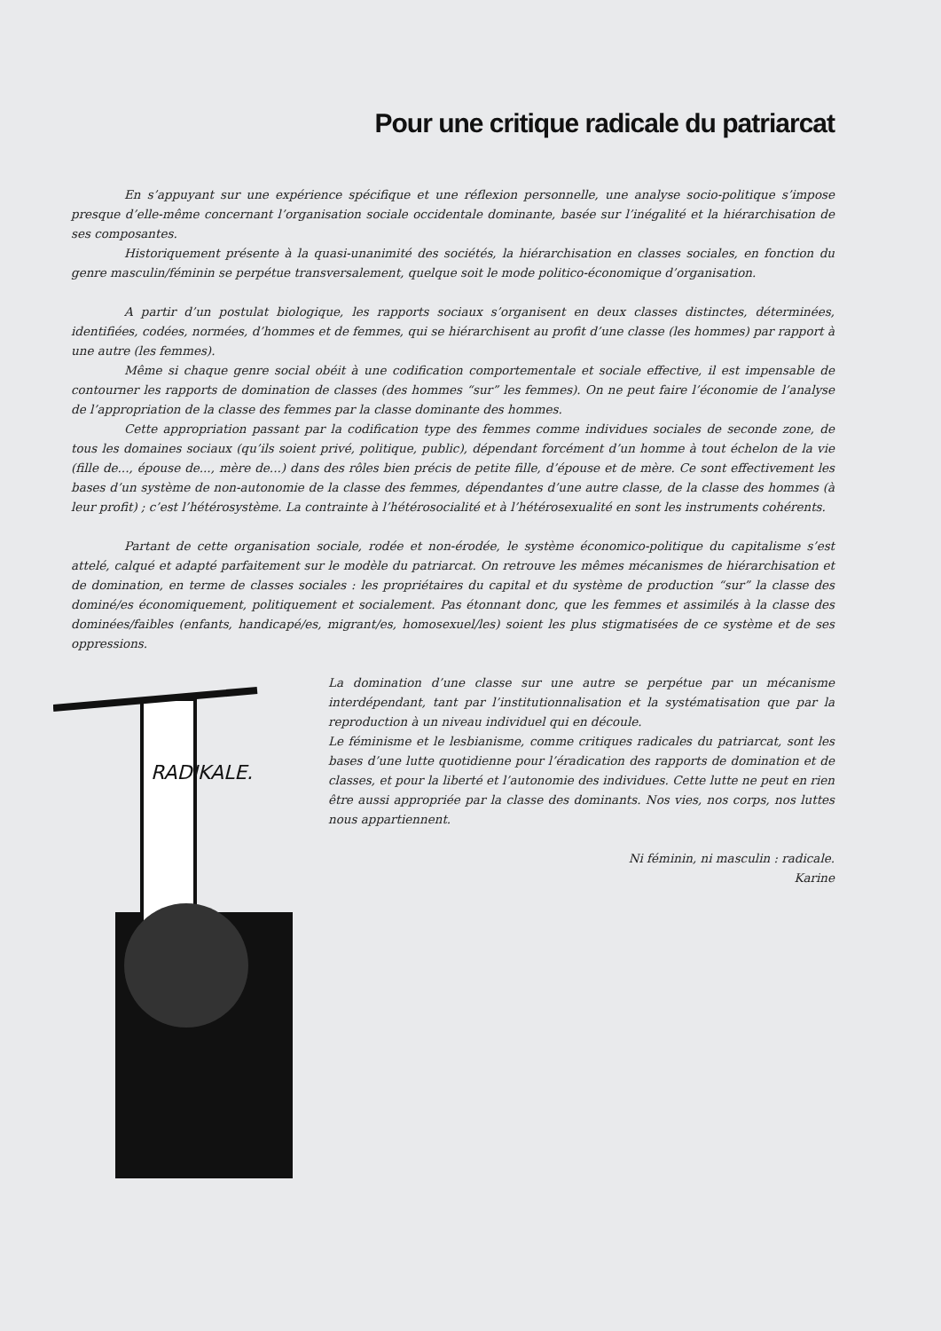Pour une critique radicale du patriarcat
En s’appuyant sur une expérience spécifique et une réflexion personnelle, une analyse socio-politique s’impose presque d’elle-même concernant l’organisation sociale occidentale dominante, basée sur l’inégalité et la hiérarchisation de ses composantes.
Historiquement présente à la quasi-unanimité des sociétés, la hiérarchisation en classes sociales, en fonction du genre masculin/féminin se perpétue transversalement, quelque soit le mode politico-économique d’organisation.
A partir d’un postulat biologique, les rapports sociaux s’organisent en deux classes distinctes, déterminées, identifiées, codées, normées, d’hommes et de femmes, qui se hiérarchisent au profit d’une classe (les hommes) par rapport à une autre (les femmes).
Même si chaque genre social obéit à une codification comportementale et sociale effective, il est impensable de contourner les rapports de domination de classes (des hommes “sur” les femmes). On ne peut faire l’économie de l’analyse de l’appropriation de la classe des femmes par la classe dominante des hommes.
Cette appropriation passant par la codification type des femmes comme individues sociales de seconde zone, de tous les domaines sociaux (qu’ils soient privé, politique, public), dépendant forcément d’un homme à tout échelon de la vie (fille de..., épouse de..., mère de...) dans des rôles bien précis de petite fille, d’épouse et de mère. Ce sont effectivement les bases d’un système de non-autonomie de la classe des femmes, dépendantes d’une autre classe, de la classe des hommes (à leur profit) ; c’est l’hétérosystème. La contrainte à l’hétérosocialité et à l’hétérosexualité en sont les instruments cohérents.
Partant de cette organisation sociale, rodée et non-érodée, le système économico-politique du capitalisme s’est attelé, calqué et adapté parfaitement sur le modèle du patriarcat. On retrouve les mêmes mécanismes de hiérarchisation et de domination, en terme de classes sociales : les propriétaires du capital et du système de production “sur” la classe des dominé/es économiquement, politiquement et socialement. Pas étonnant donc, que les femmes et assimilés à la classe des dominées/faibles (enfants, handicapé/es, migrant/es, homosexuel/les) soient les plus stigmatisées de ce système et de ses oppressions.
RADIKALE.
La domination d’une classe sur une autre se perpétue par un mécanisme interdépendant, tant par l’institutionnalisation et la systématisation que par la reproduction à un niveau individuel qui en découle.
Le féminisme et le lesbianisme, comme critiques radicales du patriarcat, sont les bases d’une lutte quotidienne pour l’éradication des rapports de domination et de classes, et pour la liberté et l’autonomie des individues. Cette lutte ne peut en rien être aussi appropriée par la classe des dominants. Nos vies, nos corps, nos luttes nous appartiennent.
Ni féminin, ni masculin : radicale.
Karine